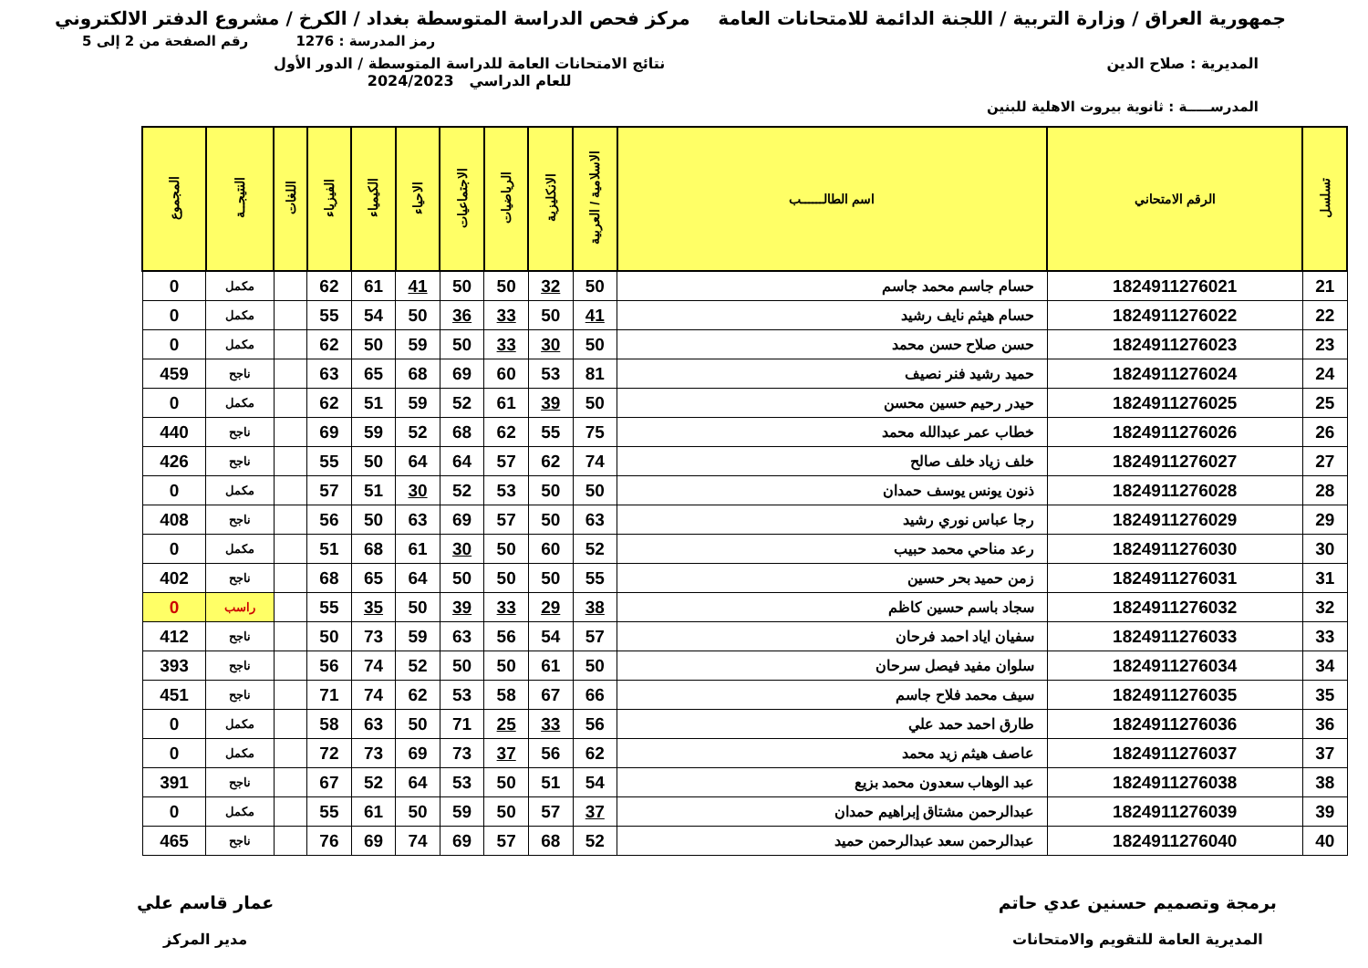جمهورية العراق / وزارة التربية / اللجنة الدائمة للامتحانات العامة
مركز فحص الدراسة المتوسطة بغداد / الكرخ / مشروع الدفتر الالكتروني
رمز المدرسة : 1276 رقم الصفحة من 2 إلى 5
المديرية : صلاح الدين نتائج الامتحانات العامة للدراسة المتوسطة / الدور الأول
للعام الدراسي 2024/2023
المدرســـــة : ثانوية بيروت الاهلية للبنين
| تسلسل | الرقم الامتحاني | اسم الطالــــــب | الاسلامية / العربية | الانكليزية | الرياضيات | الاجتماعيات | الاحياء | الكيمياء | الفيزياء | اللغات | النتيجــة | المجموع |
| --- | --- | --- | --- | --- | --- | --- | --- | --- | --- | --- | --- | --- |
| 21 | 1824911276021 | حسام جاسم محمد جاسم | 50 | 32 | 50 | 50 | 41 | 61 | 62 | | مكمل | 0 |
| 22 | 1824911276022 | حسام هيثم نايف رشيد | 41 | 50 | 33 | 36 | 50 | 54 | 55 | | مكمل | 0 |
| 23 | 1824911276023 | حسن صلاح حسن محمد | 50 | 30 | 33 | 50 | 59 | 50 | 62 | | مكمل | 0 |
| 24 | 1824911276024 | حميد رشيد فنر نصيف | 81 | 53 | 60 | 69 | 68 | 65 | 63 | | ناجح | 459 |
| 25 | 1824911276025 | حيدر رحيم حسين محسن | 50 | 39 | 61 | 52 | 59 | 51 | 62 | | مكمل | 0 |
| 26 | 1824911276026 | خطاب عمر عبدالله محمد | 75 | 55 | 62 | 68 | 52 | 59 | 69 | | ناجح | 440 |
| 27 | 1824911276027 | خلف زياد خلف صالح | 74 | 62 | 57 | 64 | 64 | 50 | 55 | | ناجح | 426 |
| 28 | 1824911276028 | ذنون يونس يوسف حمدان | 50 | 50 | 53 | 52 | 30 | 51 | 57 | | مكمل | 0 |
| 29 | 1824911276029 | رجا عباس نوري رشيد | 63 | 50 | 57 | 69 | 63 | 50 | 56 | | ناجح | 408 |
| 30 | 1824911276030 | رعد مناحي محمد حبيب | 52 | 60 | 50 | 30 | 61 | 68 | 51 | | مكمل | 0 |
| 31 | 1824911276031 | زمن حميد بحر حسين | 55 | 50 | 50 | 50 | 64 | 65 | 68 | | ناجح | 402 |
| 32 | 1824911276032 | سجاد باسم حسين كاظم | 38 | 29 | 33 | 39 | 50 | 35 | 55 | | راسب | 0 |
| 33 | 1824911276033 | سفيان اياد احمد فرحان | 57 | 54 | 56 | 63 | 59 | 73 | 50 | | ناجح | 412 |
| 34 | 1824911276034 | سلوان مفيد فيصل سرحان | 50 | 61 | 50 | 50 | 52 | 74 | 56 | | ناجح | 393 |
| 35 | 1824911276035 | سيف محمد فلاح جاسم | 66 | 67 | 58 | 53 | 62 | 74 | 71 | | ناجح | 451 |
| 36 | 1824911276036 | طارق احمد حمد علي | 56 | 33 | 25 | 71 | 50 | 63 | 58 | | مكمل | 0 |
| 37 | 1824911276037 | عاصف هيثم زيد محمد | 62 | 56 | 37 | 73 | 69 | 73 | 72 | | مكمل | 0 |
| 38 | 1824911276038 | عبد الوهاب سعدون محمد بزيع | 54 | 51 | 50 | 53 | 64 | 52 | 67 | | ناجح | 391 |
| 39 | 1824911276039 | عبدالرحمن مشتاق إبراهيم حمدان | 37 | 57 | 50 | 59 | 50 | 61 | 55 | | مكمل | 0 |
| 40 | 1824911276040 | عبدالرحمن سعد عبدالرحمن حميد | 52 | 68 | 57 | 69 | 74 | 69 | 76 | | ناجح | 465 |
برمجة وتصميم حسنين عدي حاتم
المديرية العامة للتقويم والامتحانات
عمار قاسم علي
مدير المركز